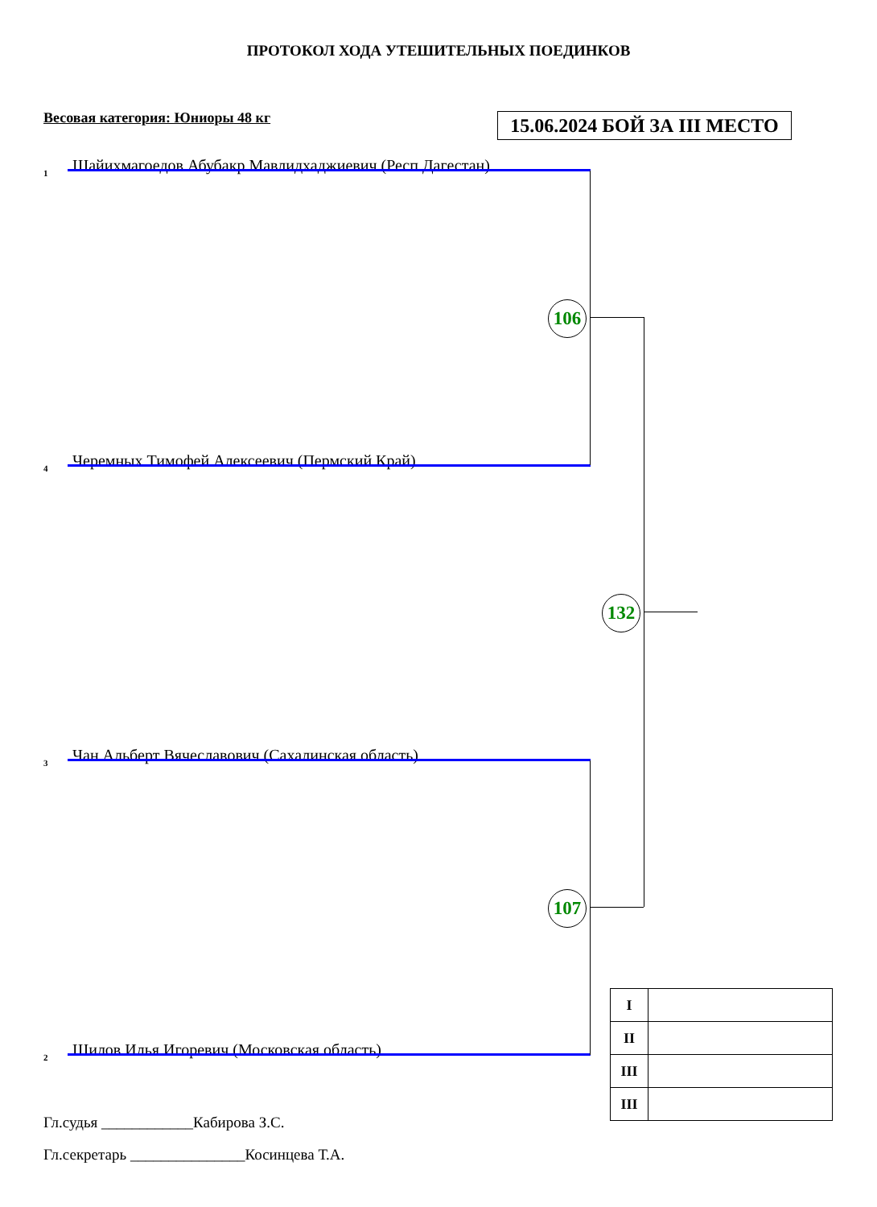ПРОТОКОЛ ХОДА УТЕШИТЕЛЬНЫХ ПОЕДИНКОВ
Весовая категория: Юниоры 48 кг
15.06.2024 БОЙ ЗА III МЕСТО
1 Шайихмагоедов Абубакр Мавлидхаджиевич (Респ.Дагестан)
4 Черемных Тимофей Алексеевич (Пермский Край)
3 Чан Альберт Вячеславович (Сахалинская область)
2 Шилов Илья Игоревич (Московская область)
106
107
132
| I | |
| II | |
| III | |
| III | |
Гл.судья ____________Кабирова З.С.
Гл.секретарь _______________Косинцева Т.А.